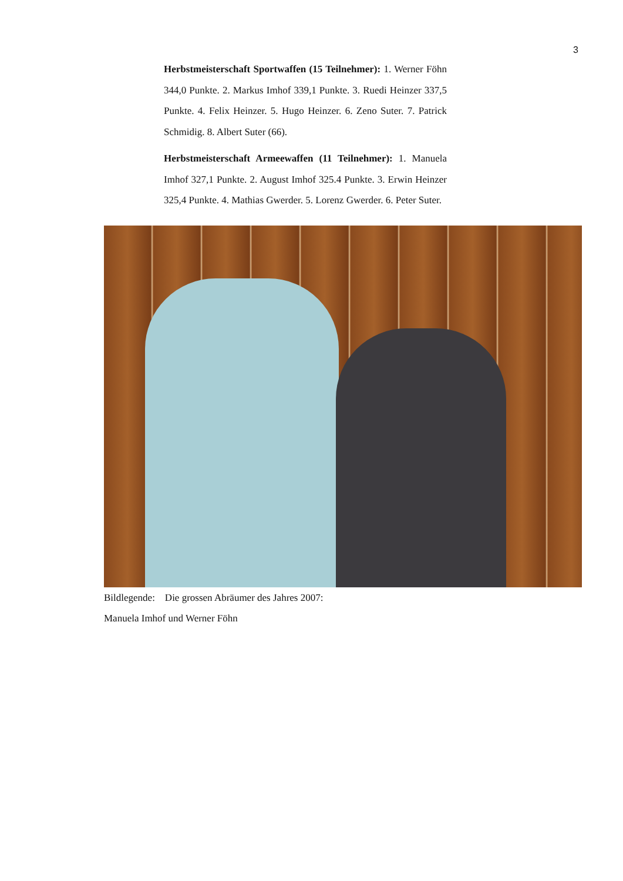3
Herbstmeisterschaft Sportwaffen (15 Teilnehmer): 1. Werner Föhn 344,0 Punkte. 2. Markus Imhof 339,1 Punkte. 3. Ruedi Heinzer 337,5 Punkte. 4. Felix Heinzer. 5. Hugo Heinzer. 6. Zeno Suter. 7. Patrick Schmidig. 8. Albert Suter (66).
Herbstmeisterschaft Armeewaffen (11 Teilnehmer): 1. Manuela Imhof 327,1 Punkte. 2. August Imhof 325.4 Punkte. 3. Erwin Heinzer 325,4 Punkte. 4. Mathias Gwerder. 5. Lorenz Gwerder. 6. Peter Suter.
Bildlegende: Die grossen Abräumer des Jahres 2007:
Manuela Imhof und Werner Föhn